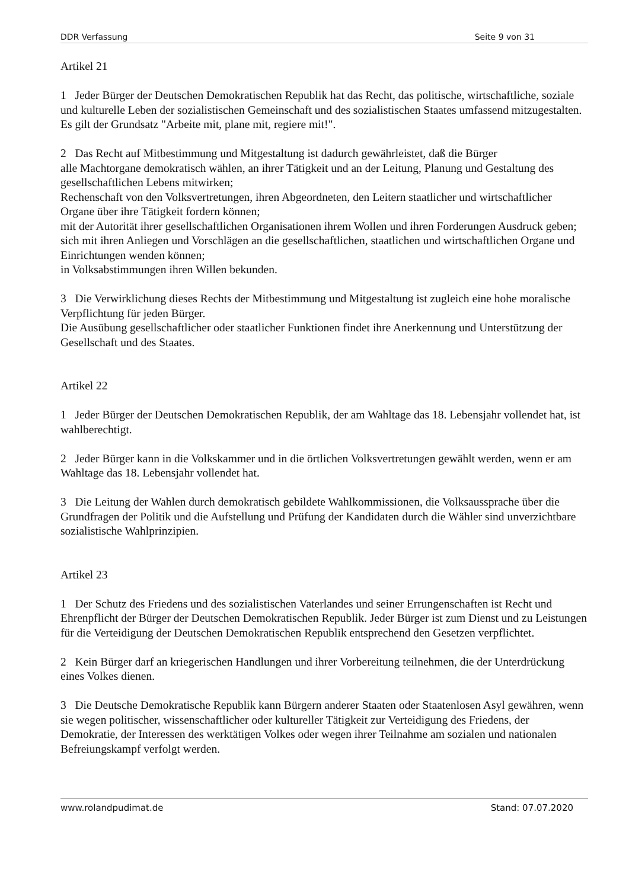DDR Verfassung Seite 9 von 31
Artikel 21
1 Jeder Bürger der Deutschen Demokratischen Republik hat das Recht, das politische, wirtschaftliche, soziale und kulturelle Leben der sozialistischen Gemeinschaft und des sozialistischen Staates umfassend mitzugestalten. Es gilt der Grundsatz "Arbeite mit, plane mit, regiere mit!".
2 Das Recht auf Mitbestimmung und Mitgestaltung ist dadurch gewährleistet, daß die Bürger
alle Machtorgane demokratisch wählen, an ihrer Tätigkeit und an der Leitung, Planung und Gestaltung des gesellschaftlichen Lebens mitwirken;
Rechenschaft von den Volksvertretungen, ihren Abgeordneten, den Leitern staatlicher und wirtschaftlicher Organe über ihre Tätigkeit fordern können;
mit der Autorität ihrer gesellschaftlichen Organisationen ihrem Wollen und ihren Forderungen Ausdruck geben;
sich mit ihren Anliegen und Vorschlägen an die gesellschaftlichen, staatlichen und wirtschaftlichen Organe und Einrichtungen wenden können;
in Volksabstimmungen ihren Willen bekunden.
3 Die Verwirklichung dieses Rechts der Mitbestimmung und Mitgestaltung ist zugleich eine hohe moralische Verpflichtung für jeden Bürger.
Die Ausübung gesellschaftlicher oder staatlicher Funktionen findet ihre Anerkennung und Unterstützung der Gesellschaft und des Staates.
Artikel 22
1 Jeder Bürger der Deutschen Demokratischen Republik, der am Wahltage das 18. Lebensjahr vollendet hat, ist wahlberechtigt.
2 Jeder Bürger kann in die Volkskammer und in die örtlichen Volksvertretungen gewählt werden, wenn er am Wahltage das 18. Lebensjahr vollendet hat.
3 Die Leitung der Wahlen durch demokratisch gebildete Wahlkommissionen, die Volksaussprache über die Grundfragen der Politik und die Aufstellung und Prüfung der Kandidaten durch die Wähler sind unverzichtbare sozialistische Wahlprinzipien.
Artikel 23
1 Der Schutz des Friedens und des sozialistischen Vaterlandes und seiner Errungenschaften ist Recht und Ehrenpflicht der Bürger der Deutschen Demokratischen Republik. Jeder Bürger ist zum Dienst und zu Leistungen für die Verteidigung der Deutschen Demokratischen Republik entsprechend den Gesetzen verpflichtet.
2 Kein Bürger darf an kriegerischen Handlungen und ihrer Vorbereitung teilnehmen, die der Unterdrückung eines Volkes dienen.
3 Die Deutsche Demokratische Republik kann Bürgern anderer Staaten oder Staatenlosen Asyl gewähren, wenn sie wegen politischer, wissenschaftlicher oder kultureller Tätigkeit zur Verteidigung des Friedens, der Demokratie, der Interessen des werktätigen Volkes oder wegen ihrer Teilnahme am sozialen und nationalen Befreiungskampf verfolgt werden.
www.rolandpudimat.de Stand: 07.07.2020